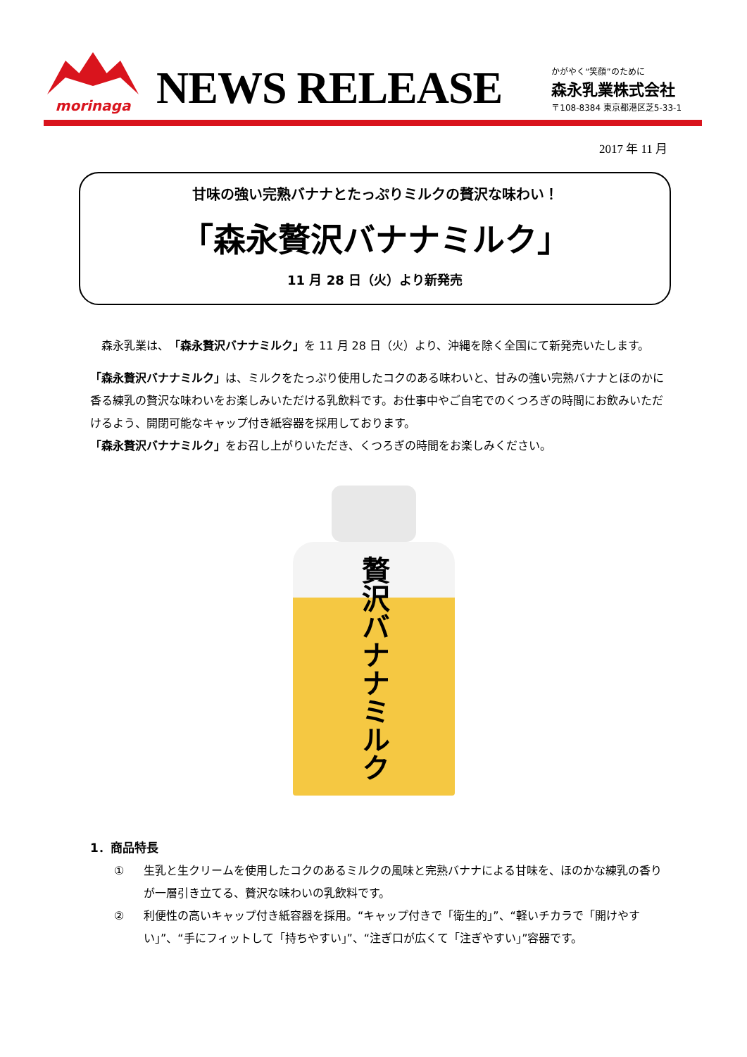morinaga
NEWS RELEASE
かがやく“笑顔”のために
森永乳業株式会社
〒108-8384 東京都港区芝5-33-1
2017 年 11 月
甘味の強い完熟バナナとたっぷりミルクの贅沢な味わい！
「森永贅沢バナナミルク」
11 月 28 日（火）より新発売
　森永乳業は、「森永贅沢バナナミルク」を 11 月 28 日（火）より、沖縄を除く全国にて新発売いたします。
「森永贅沢バナナミルク」は、ミルクをたっぷり使用したコクのある味わいと、甘みの強い完熟バナナとほのかに香る練乳の贅沢な味わいをお楽しみいただける乳飲料です。お仕事中やご自宅でのくつろぎの時間にお飲みいただけるよう、開閉可能なキャップ付き紙容器を採用しております。
「森永贅沢バナナミルク」をお召し上がりいただき、くつろぎの時間をお楽しみください。
贅沢バナナミルク
1．商品特長
① 生乳と生クリームを使用したコクのあるミルクの風味と完熟バナナによる甘味を、ほのかな練乳の香りが一層引き立てる、贅沢な味わいの乳飲料です。
② 利便性の高いキャップ付き紙容器を採用。“キャップ付きで「衛生的」”、“軽いチカラで「開けやすい」”、“手にフィットして「持ちやすい」”、“注ぎ口が広くて「注ぎやすい」”容器です。